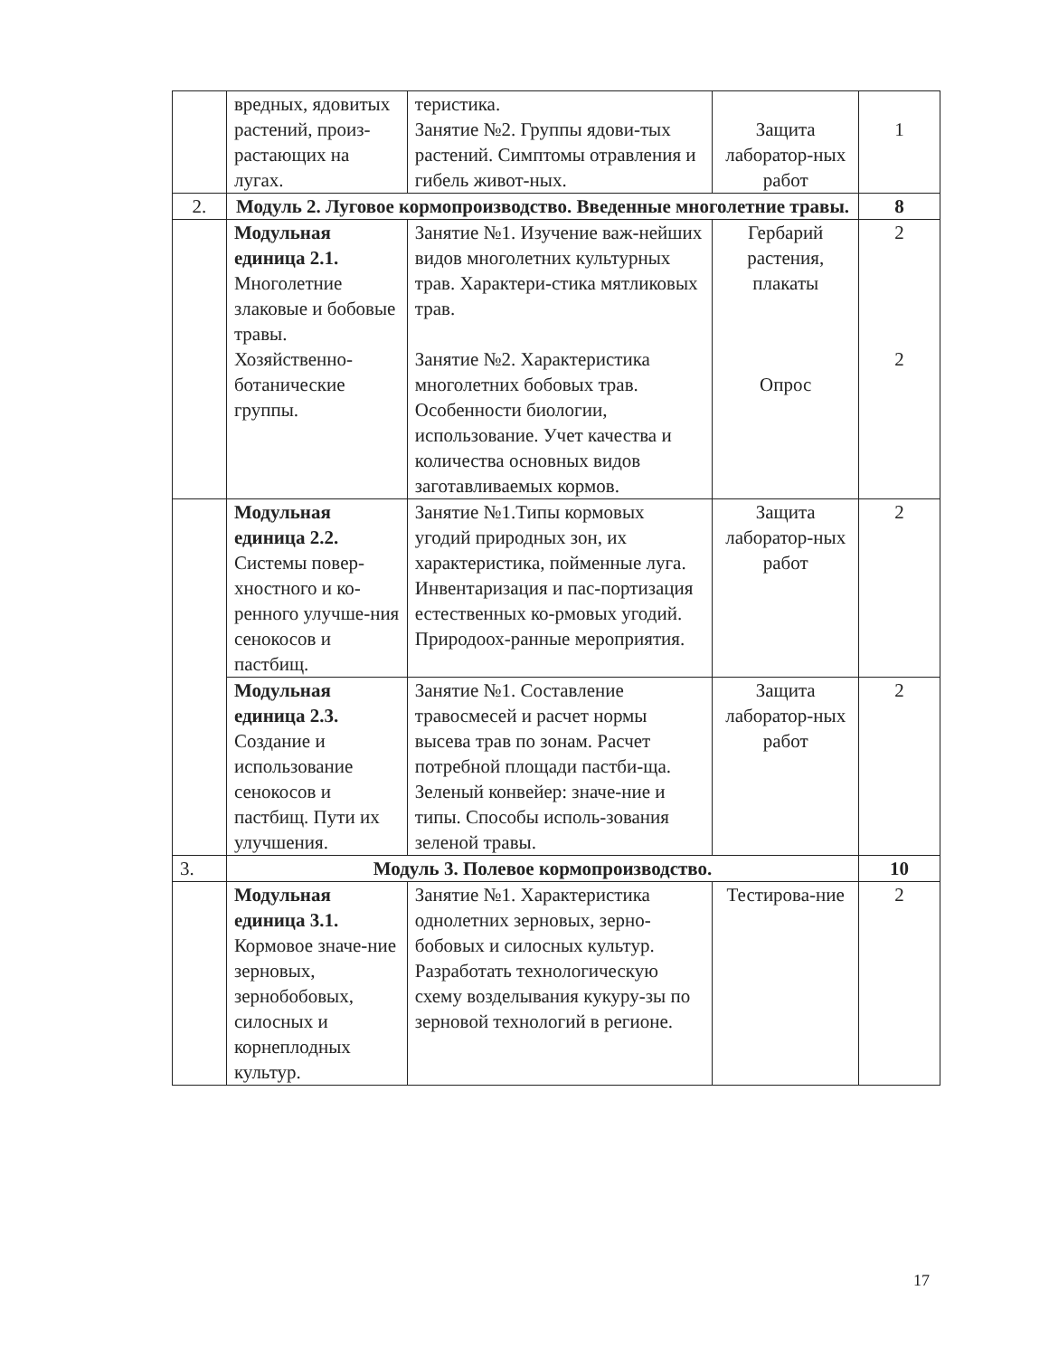| | вредных, ядовитых растений, произ-растающих на лугах. | теристика. Занятие №2. Группы ядови-тых растений. Симптомы отравления и гибель живот-ных. | Защита лаборатор-ных работ | 1 |
| 2. | Модуль 2. Луговое кормопроизводство. Введенные многолетние травы. | | | 8 |
| | Модульная единица 2.1. Многолетние злаковые и бобовые травы. Хозяйственно-ботанические группы. | Занятие №1. Изучение важ-нейших видов многолетних культурных трав. Характери-стика мятликовых трав. Занятие №2. Характеристика многолетних бобовых трав. Особенности биологии, использование. Учет качества и количества основных видов заготавливаемых кормов. | Гербарий растения, плакаты Опрос | 2 2 |
| | Модульная единица 2.2. Системы повер-хностного и ко-ренного улучше-ния сенокосов и пастбищ. | Занятие №1.Типы кормовых угодий природных зон, их характеристика, пойменные луга. Инвентаризация и пас-портизация естественных ко-рмовых угодий. Природоох-ранные мероприятия. | Защита лаборатор-ных работ | 2 |
| | Модульная единица 2.3. Создание и использование сенокосов и пастбищ. Пути их улучшения. | Занятие №1. Составление травосмесей и расчет нормы высева трав по зонам. Расчет потребной площади пастби-ща. Зеленый конвейер: значе-ние и типы. Способы исполь-зования зеленой травы. | Защита лаборатор-ных работ | 2 |
| 3. | Модуль 3. Полевое кормопроизводство. | | | 10 |
| | Модульная единица 3.1. Кормовое значе-ние зерновых, зернобобовых, силосных и корнеплодных культур. | Занятие №1. Характеристика однолетних зерновых, зерно-бобовых и силосных культур. Разработать технологическую схему возделывания кукуру-зы по зерновой технологий в регионе. | Тестирова-ние | 2 |
17